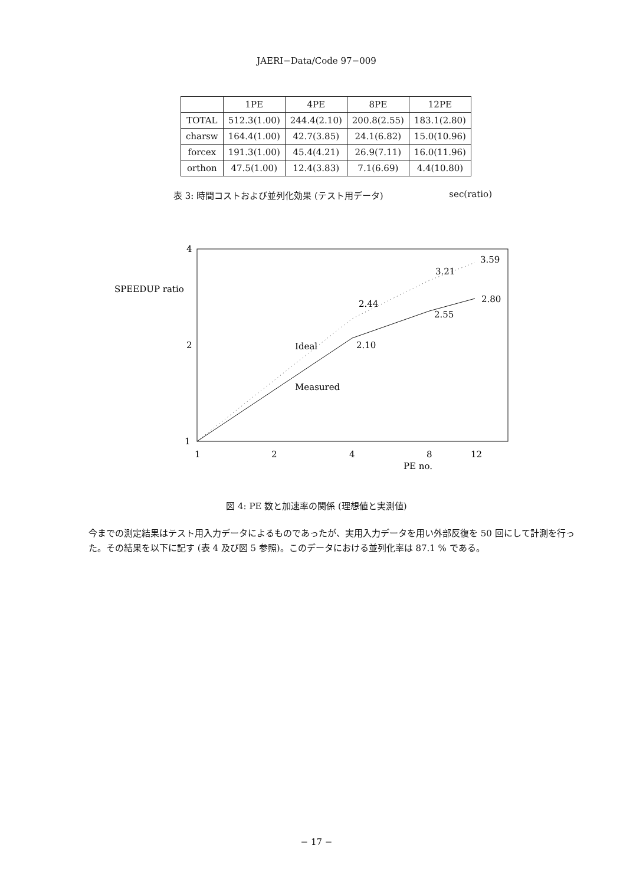JAERI−Data/Code 97−009
| | 1PE | 4PE | 8PE | 12PE |
| --- | --- | --- | --- | --- |
| TOTAL | 512.3(1.00) | 244.4(2.10) | 200.8(2.55) | 183.1(2.80) |
| charsw | 164.4(1.00) | 42.7(3.85) | 24.1(6.82) | 15.0(10.96) |
| forcex | 191.3(1.00) | 45.4(4.21) | 26.9(7.11) | 16.0(11.96) |
| orthon | 47.5(1.00) | 12.4(3.83) | 7.1(6.69) | 4.4(10.80) |
表 3: 時間コストおよび並列化効果 (テスト用データ) sec(ratio)
4
2
1
SPEEDUP ratio
1
2
4
8
12
PE no.
2.44
3.21
3.59
2.10
2.55
2.80
Ideal
Measured
図 4: PE 数と加速率の関係 (理想値と実測値)
今までの測定結果はテスト用入力データによるものであったが、実用入力データを用い外部反復を 50 回にして計測を行った。その結果を以下に記す (表 4 及び図 5 参照)。このデータにおける並列化率は 87.1 % である。
− 17 −